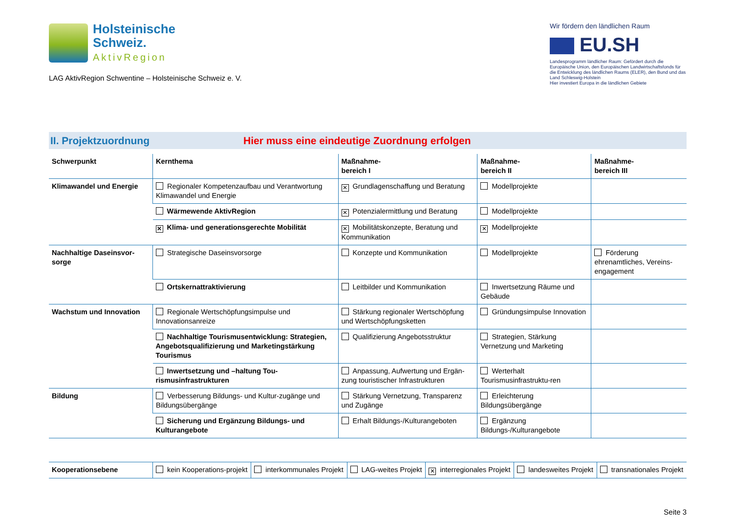Holsteinische
Schweiz.
AktivRegion
LAG AktivRegion Schwentine – Holsteinische Schweiz e. V.
Wir fördern den ländlichen Raum
EU.SH
Landesprogramm ländlicher Raum: Gefördert durch die Europäische Union, den Europäischen Landwirtschaftsfonds für die Entwicklung des ländlichen Raums (ELER), den Bund und das Land Schleswig-Holstein
Hier investiert Europa in die ländlichen Gebiete
II. Projektzuordnung
Hier muss eine eindeutige Zuordnung erfolgen
| Schwerpunkt | Kernthema | Maßnahme- bereich I | Maßnahme- bereich II | Maßnahme- bereich III |
| --- | --- | --- | --- | --- |
| Klimawandel und Energie | Regionaler Kompetenzaufbau und Verantwortung Klimawandel und Energie | ✕ Grundlagenschaffung und Beratung | Modellprojekte | |
| | Wärmewende AktivRegion | ✕ Potenzialermittlung und Beratung | Modellprojekte | |
| | ✕ Klima- und generationsgerechte Mobilität | ✕ Mobilitätskonzepte, Beratung und Kommunikation | ✕ Modellprojekte | |
| Nachhaltige Daseinsvor-sorge | Strategische Daseinsvorsorge | Konzepte und Kommunikation | Modellprojekte | Förderung ehrenamtliches, Vereins-engagement |
| | Ortskernattraktivierung | Leitbilder und Kommunikation | Inwertsetzung Räume und Gebäude | |
| Wachstum und Innovation | Regionale Wertschöpfungsimpulse und Innovationsanreize | Stärkung regionaler Wertschöpfung und Wertschöpfungsketten | Gründungsimpulse Innovation | |
| | Nachhaltige Tourismusentwicklung: Strategien, Angebotsqualifizierung und Marketingstärkung Tourismus | Qualifizierung Angebotsstruktur | Strategien, Stärkung Vernetzung und Marketing | |
| | Inwertsetzung und –haltung Tou-rismusinfrastrukturen | Anpassung, Aufwertung und Ergän-zung touristischer Infrastrukturen | Werterhalt Tourismusinfrastruktu-ren | |
| Bildung | Verbesserung Bildungs- und Kultur-zugänge und Bildungsübergänge | Stärkung Vernetzung, Transparenz und Zugänge | Erleichterung Bildungsübergänge | |
| | Sicherung und Ergänzung Bildungs- und Kulturangebote | Erhalt Bildungs-/Kulturangeboten | Ergänzung Bildungs-/Kulturangebote | |
| Kooperationsebene | kein Kooperations-projekt | interkommunales Projekt | LAG-weites Projekt | ✕ interregionales Projekt | landesweites Projekt | transnationales Projekt |
Seite 3